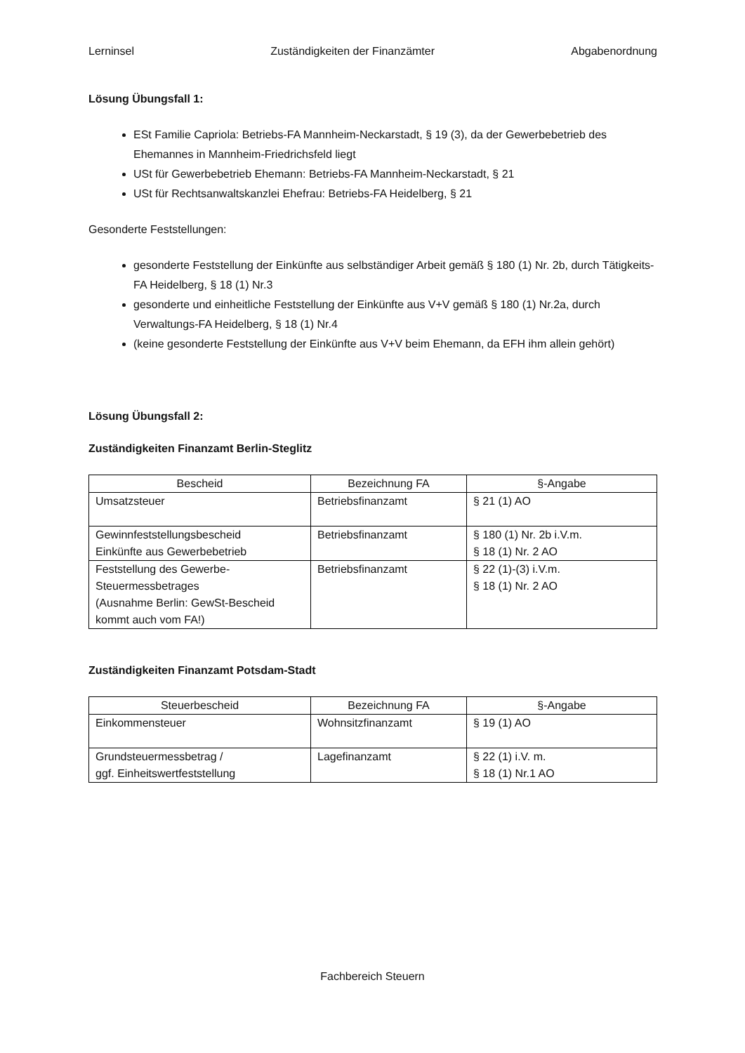Lerninsel Zuständigkeiten der Finanzämter Abgabenordnung
Lösung Übungsfall 1:
ESt Familie Capriola: Betriebs-FA Mannheim-Neckarstadt, § 19 (3), da der Gewerbebetrieb des Ehemannes in Mannheim-Friedrichsfeld liegt
USt für Gewerbebetrieb Ehemann: Betriebs-FA Mannheim-Neckarstadt, § 21
USt für Rechtsanwaltskanzlei Ehefrau: Betriebs-FA Heidelberg, § 21
Gesonderte Feststellungen:
gesonderte Feststellung der Einkünfte aus selbständiger Arbeit gemäß § 180 (1) Nr. 2b, durch Tätigkeits-FA Heidelberg, § 18 (1) Nr.3
gesonderte und einheitliche Feststellung der Einkünfte aus V+V gemäß § 180 (1) Nr.2a, durch Verwaltungs-FA Heidelberg, § 18 (1) Nr.4
(keine gesonderte Feststellung der Einkünfte aus V+V beim Ehemann, da EFH ihm allein gehört)
Lösung Übungsfall 2:
Zuständigkeiten Finanzamt Berlin-Steglitz
| Bescheid | Bezeichnung FA | §-Angabe |
| --- | --- | --- |
| Umsatzsteuer | Betriebsfinanzamt | § 21 (1) AO |
| Gewinnfeststellungsbescheid Einkünfte aus Gewerbebetrieb | Betriebsfinanzamt | § 180 (1) Nr. 2b i.V.m. § 18 (1) Nr. 2 AO |
| Feststellung des Gewerbe- Steuermessbetrages (Ausnahme Berlin: GewSt-Bescheid kommt auch vom FA!) | Betriebsfinanzamt | § 22 (1)-(3) i.V.m. § 18 (1) Nr. 2 AO |
Zuständigkeiten Finanzamt Potsdam-Stadt
| Steuerbescheid | Bezeichnung FA | §-Angabe |
| --- | --- | --- |
| Einkommensteuer | Wohnsitzfinanzamt | § 19 (1) AO |
| Grundsteuermessbetrag / ggf. Einheitswertfeststellung | Lagefinanzamt | § 22 (1) i.V. m. § 18 (1) Nr.1 AO |
Fachbereich Steuern